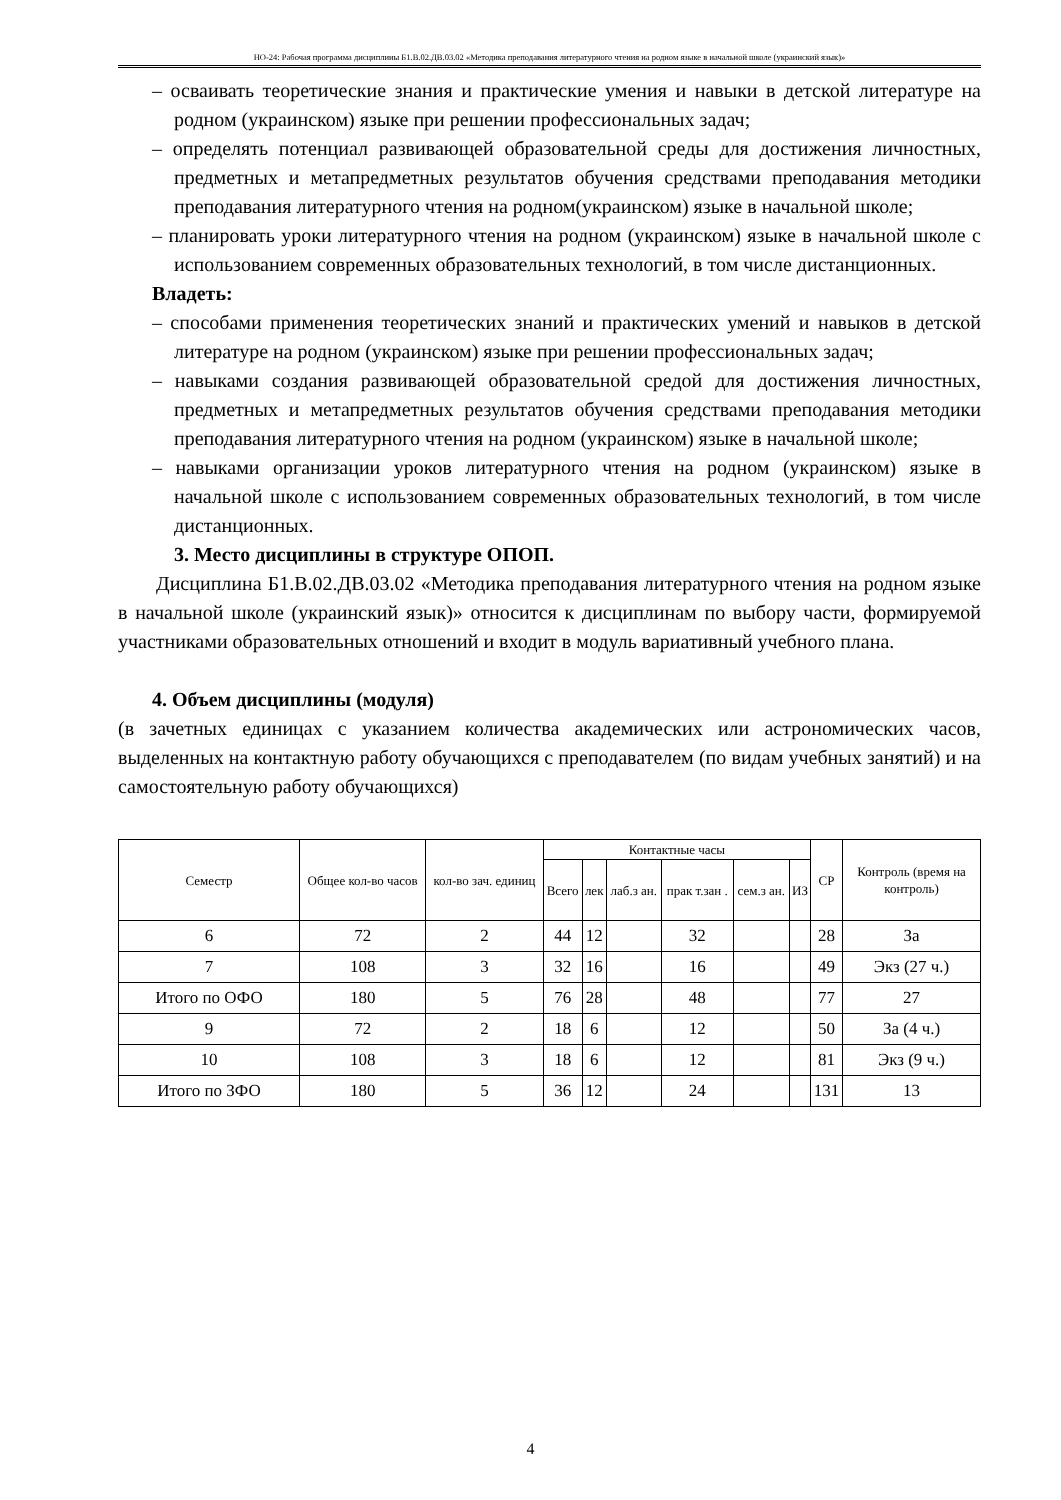НО-24: Рабочая программа дисциплины Б1.В.02.ДВ.03.02 «Методика преподавания литературного чтения на родном языке в начальной школе (украинский язык)»
– осваивать теоретические знания и практические умения и навыки в детской литературе на родном (украинском) языке при решении профессиональных задач;
– определять потенциал развивающей образовательной среды для достижения личностных, предметных и метапредметных результатов обучения средствами преподавания методики преподавания литературного чтения на родном(украинском) языке в начальной школе;
– планировать уроки литературного чтения на родном (украинском) языке в начальной школе с использованием современных образовательных технологий, в том числе дистанционных.
Владеть:
– способами применения теоретических знаний и практических умений и навыков в детской литературе на родном (украинском) языке при решении профессиональных задач;
– навыками создания развивающей образовательной средой для достижения личностных, предметных и метапредметных результатов обучения средствами преподавания методики преподавания литературного чтения на родном (украинском) языке в начальной школе;
– навыками организации уроков литературного чтения на родном (украинском) языке в начальной школе с использованием современных образовательных технологий, в том числе дистанционных.
3. Место дисциплины в структуре ОПОП.
Дисциплина Б1.В.02.ДВ.03.02 «Методика преподавания литературного чтения на родном языке в начальной школе (украинский язык)» относится к дисциплинам по выбору части, формируемой участниками образовательных отношений и входит в модуль вариативный учебного плана.
4. Объем дисциплины (модуля)
(в зачетных единицах с указанием количества академических или астрономических часов, выделенных на контактную работу обучающихся с преподавателем (по видам учебных занятий) и на самостоятельную работу обучающихся)
| Семестр | Общее кол-во часов | кол-во зач. единиц | Контактные часы | | | | | | СР | Контроль (время на контроль) |
| --- | --- | --- | --- | --- | --- | --- | --- | --- | --- | --- |
| | | | Всего | лек | лаб.з ан. | прак т.зан . | сем.з ан. | ИЗ | | |
| 6 | 72 | 2 | 44 | 12 | | 32 | | | 28 | За |
| 7 | 108 | 3 | 32 | 16 | | 16 | | | 49 | Экз (27 ч.) |
| Итого по ОФО | 180 | 5 | 76 | 28 | | 48 | | | 77 | 27 |
| 9 | 72 | 2 | 18 | 6 | | 12 | | | 50 | За (4 ч.) |
| 10 | 108 | 3 | 18 | 6 | | 12 | | | 81 | Экз (9 ч.) |
| Итого по ЗФО | 180 | 5 | 36 | 12 | | 24 | | | 131 | 13 |
4